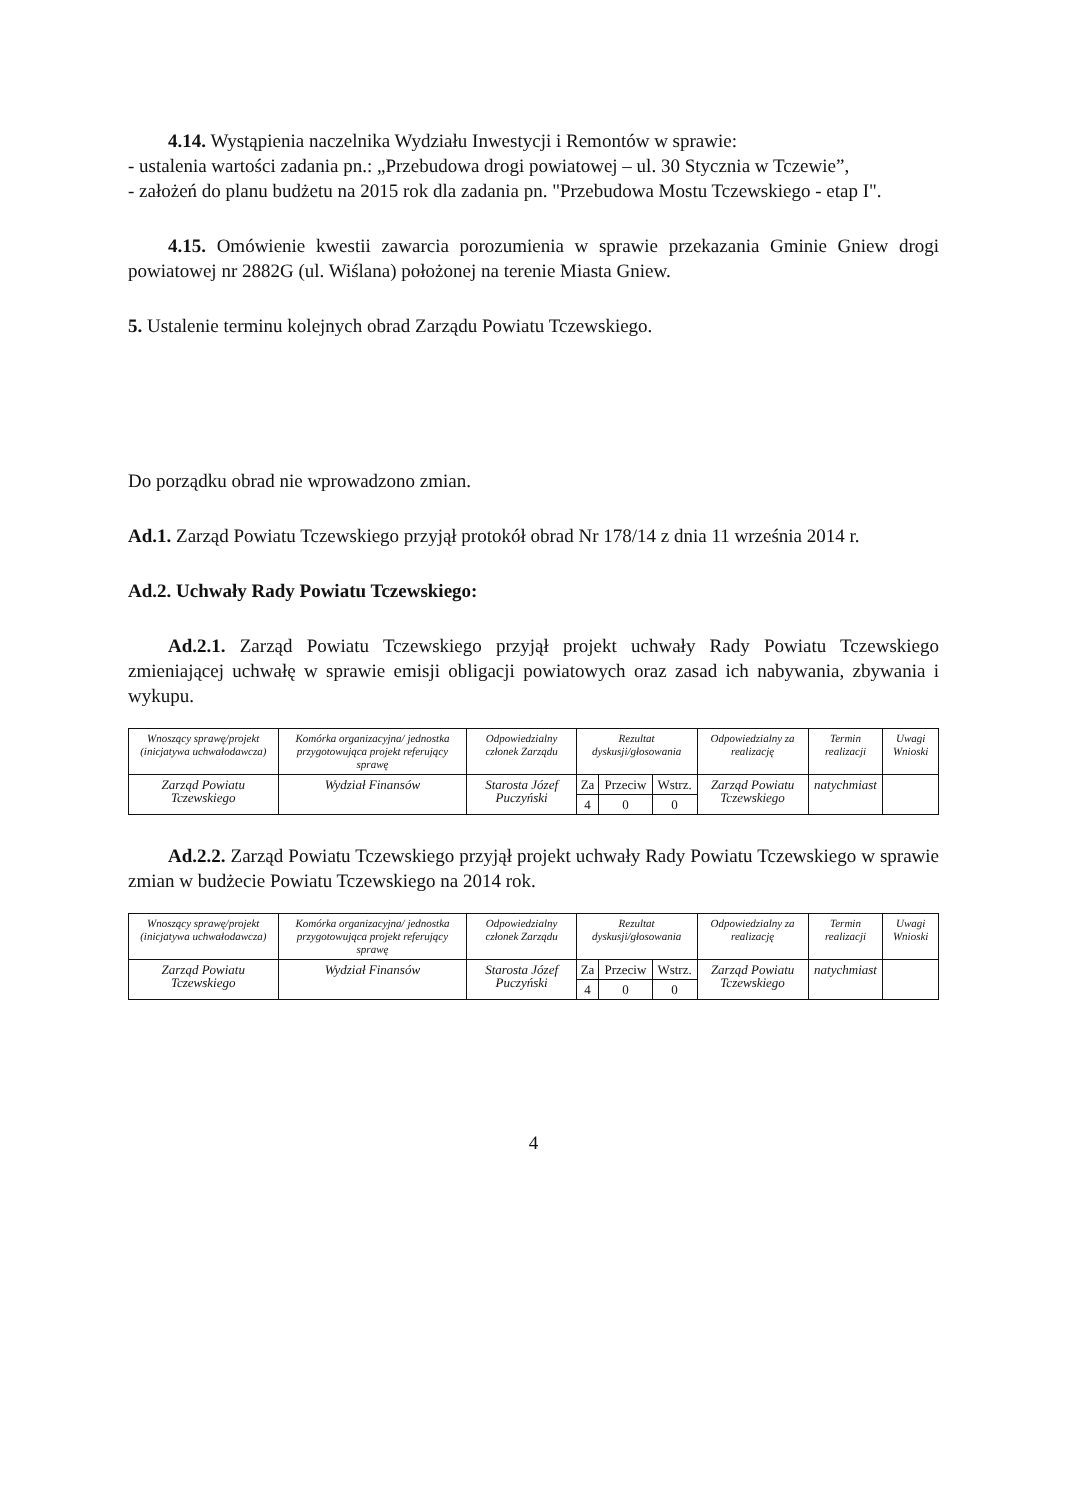4.14. Wystąpienia naczelnika Wydziału Inwestycji i Remontów w sprawie:
- ustalenia wartości zadania pn.: „Przebudowa drogi powiatowej – ul. 30 Stycznia w Tczewie”,
- założeń do planu budżetu na 2015 rok dla zadania pn. "Przebudowa Mostu Tczewskiego - etap I".
4.15. Omówienie kwestii zawarcia porozumienia w sprawie przekazania Gminie Gniew drogi powiatowej nr 2882G (ul. Wiślana) położonej na terenie Miasta Gniew.
5. Ustalenie terminu kolejnych obrad Zarządu Powiatu Tczewskiego.
Do porządku obrad nie wprowadzono zmian.
Ad.1. Zarząd Powiatu Tczewskiego przyjął protokół obrad Nr 178/14 z dnia 11 września 2014 r.
Ad.2. Uchwały Rady Powiatu Tczewskiego:
Ad.2.1. Zarząd Powiatu Tczewskiego przyjął projekt uchwały Rady Powiatu Tczewskiego zmieniającej uchwałę w sprawie emisji obligacji powiatowych oraz zasad ich nabywania, zbywania i wykupu.
| Wnoszący sprawę/projekt (inicjatywa uchwałodawcza) | Komórka organizacyjna/ jednostka przygotowująca projekt referujący sprawę | Odpowiedzialny członek Zarządu | Rezultat dyskusji/głosowania | | | Odpowiedzialny za realizację | Termin realizacji | Uwagi Wnioski |
| --- | --- | --- | --- | --- | --- | --- | --- | --- |
| Zarząd Powiatu Tczewskiego | Wydział Finansów | Starosta Józef Puczyński | Za | Przeciw | Wstrz. | Zarząd Powiatu Tczewskiego | natychmiast | |
| | | | 4 | 0 | 0 | | | |
Ad.2.2. Zarząd Powiatu Tczewskiego przyjął projekt uchwały Rady Powiatu Tczewskiego w sprawie zmian w budżecie Powiatu Tczewskiego na 2014 rok.
| Wnoszący sprawę/projekt (inicjatywa uchwałodawcza) | Komórka organizacyjna/ jednostka przygotowująca projekt referujący sprawę | Odpowiedzialny członek Zarządu | Rezultat dyskusji/głosowania | | | Odpowiedzialny za realizację | Termin realizacji | Uwagi Wnioski |
| --- | --- | --- | --- | --- | --- | --- | --- | --- |
| Zarząd Powiatu Tczewskiego | Wydział Finansów | Starosta Józef Puczyński | Za | Przeciw | Wstrz. | Zarząd Powiatu Tczewskiego | natychmiast | |
| | | | 4 | 0 | 0 | | | |
4